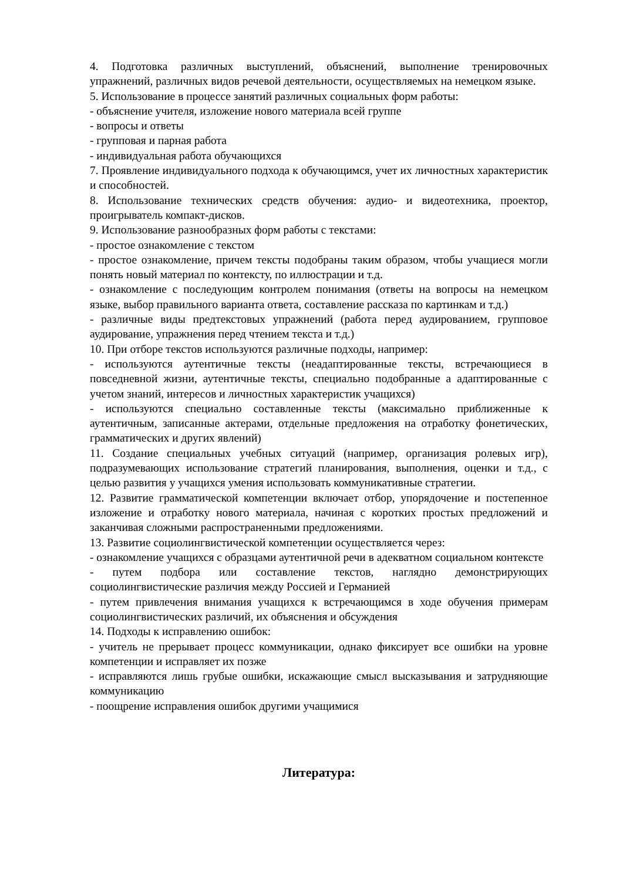4. Подготовка различных выступлений, объяснений, выполнение тренировочных упражнений, различных видов речевой деятельности, осуществляемых на немецком языке.
5. Использование в процессе занятий различных социальных форм работы:
- объяснение учителя, изложение нового материала всей группе
- вопросы и ответы
- групповая и парная работа
- индивидуальная работа обучающихся
7. Проявление индивидуального подхода к обучающимся, учет их личностных характеристик и способностей.
8. Использование технических средств обучения: аудио- и видеотехника, проектор, проигрыватель компакт-дисков.
9. Использование разнообразных форм работы с текстами:
- простое ознакомление с текстом
- простое ознакомление, причем тексты подобраны таким образом, чтобы учащиеся могли понять новый материал по контексту, по иллюстрации и т.д.
- ознакомление с последующим контролем понимания (ответы на вопросы на немецком языке, выбор правильного варианта ответа, составление рассказа по картинкам и т.д.)
- различные виды предтекстовых упражнений (работа перед аудированием, групповое аудирование, упражнения перед чтением текста и т.д.)
10. При отборе текстов используются различные подходы, например:
- используются аутентичные тексты (неадаптированные тексты, встречающиеся в повседневной жизни, аутентичные тексты, специально подобранные а адаптированные с учетом знаний, интересов и личностных характеристик учащихся)
- используются специально составленные тексты (максимально приближенные к аутентичным, записанные актерами, отдельные предложения на отработку фонетических, грамматических и других явлений)
11. Создание специальных учебных ситуаций (например, организация ролевых игр), подразумевающих использование стратегий планирования, выполнения, оценки и т.д., с целью развития у учащихся умения использовать коммуникативные стратегии.
12. Развитие грамматической компетенции включает отбор, упорядочение и постепенное изложение и отработку нового материала, начиная с коротких простых предложений и заканчивая сложными распространенными предложениями.
13. Развитие социолингвистической компетенции осуществляется через:
- ознакомление учащихся с образцами аутентичной речи в адекватном социальном контексте
- путем подбора или составление текстов, наглядно демонстрирующих социолингвистические различия между Россией и Германией
- путем привлечения внимания учащихся к встречающимся в ходе обучения примерам социолингвистических различий, их объяснения и обсуждения
14. Подходы к исправлению ошибок:
- учитель не прерывает процесс коммуникации, однако фиксирует все ошибки на уровне компетенции и исправляет их позже
- исправляются лишь грубые ошибки, искажающие смысл высказывания и затрудняющие коммуникацию
- поощрение исправления ошибок другими учащимися
Литература: